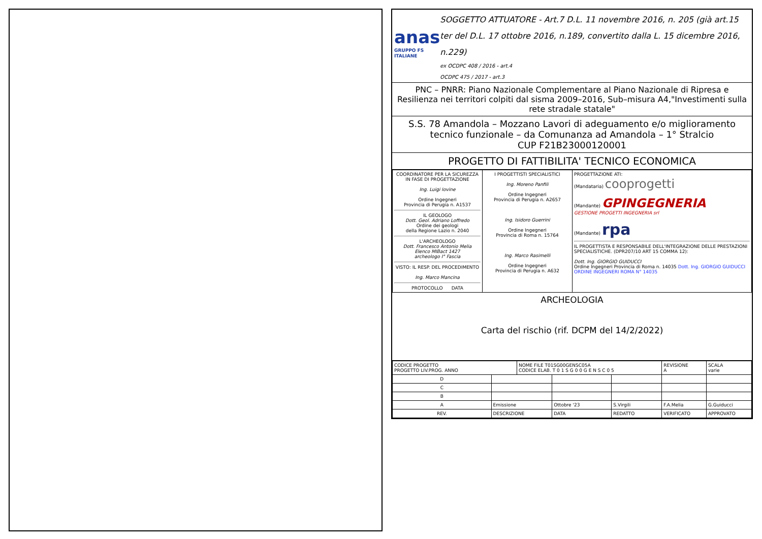anas
GRUPPO FS ITALIANE
SOGGETTO ATTUATORE - Art.7 D.L. 11 novembre 2016, n. 205 (già art.15 ter del D.L. 17 ottobre 2016, n.189, convertito dalla L. 15 dicembre 2016, n.229)
ex OCDPC 408 / 2016 - art.4
OCDPC 475 / 2017 - art.3
PNC – PNRR: Piano Nazionale Complementare al Piano Nazionale di Ripresa e Resilienza nei territori colpiti dal sisma 2009–2016, Sub–misura A4,"Investimenti sulla rete stradale statale"
S.S. 78 Amandola – Mozzano Lavori di adeguamento e/o miglioramento tecnico funzionale – da Comunanza ad Amandola – 1° Stralcio
CUP F21B23000120001
PROGETTO DI FATTIBILITA' TECNICO ECONOMICA
| COORDINATORE PER LA SICUREZZA IN FASE DI PROGETTAZIONE Ing. Luigi Iovine Ordine Ingegneri Provincia di Perugia n. A1537 IL GEOLOGO Dott. Geol. Adriano Loffredo Ordine dei geologi della Regione Lazio n. 2040 L'ARCHEOLOGO Dott. Francesco Antonio Melia Elenco MIBact 1427 archeologo I° Fascia VISTO: IL RESP. DEL PROCEDIMENTO Ing. Marco Mancina PROTOCOLLO DATA | I PROGETTISTI SPECIALISTICI Ing. Moreno Panfili Ordine Ingegneri Provincia di Perugia n. A2657 Ing. Isidoro Guerrini Ordine Ingegneri Provincia di Roma n. 15764 Ing. Marco Rasimelli Ordine Ingegneri Provincia di Perugia n. A632 | PROGETTAZIONE ATI: (Mandataria) cooprogetti (Mandante) GPINGEGNERIA GESTIONE PROGETTI INGEGNERIA srl (Mandante) rpa IL PROGETTISTA E RESPONSABILE DELL'INTEGRAZIONE DELLE PRESTAZIONI SPECIALISTICHE. (DPR207/10 ART 15 COMMA 12): Dott. Ing. GIORGIO GUIDUCCI Ordine Ingegneri Provincia di Roma n. 14035 Dott. Ing. GIORGIO GUIDUCCI ORDINE INGEGNERI ROMA N° 14035 |
ARCHEOLOGIA
Carta del rischio (rif. DCPM del 14/2/2022)
| CODICE PROGETTO PROGETTO LIV.PROG. ANNO | | NOME FILE T01SG00GENSC05A CODICE ELAB. T 0 1 S G 0 0 G E N S C 0 5 | | | REVISIONE A | SCALA varie |
| D | | | | | | |
| C | | | | | | |
| B | | | | | | |
| A | Emissione | | Ottobre '23 | S.Virgili | F.A.Melia | G.Guiducci |
| REV. | DESCRIZIONE | | DATA | REDATTO | VERIFICATO | APPROVATO |